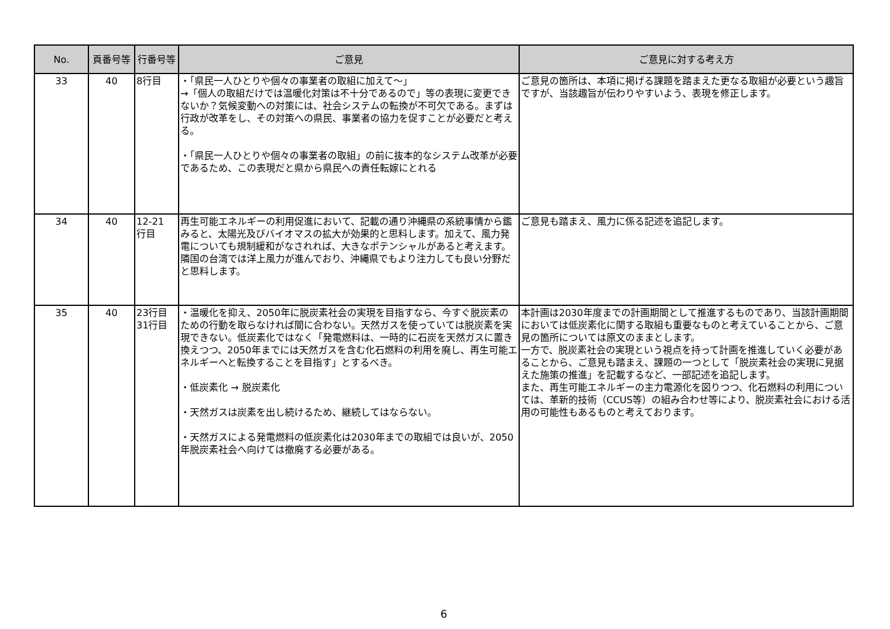| No. | 頁番号等 | 行番号等 | ご意見 | ご意見に対する考え方 |
| --- | --- | --- | --- | --- |
| 33 | 40 | 8行目 | ・「県民一人ひとりや個々の事業者の取組に加えて～」 →「個人の取組だけでは温暖化対策は不十分であるので」等の表現に変更できないか？気候変動への対策には、社会システムの転換が不可欠である。まずは行政が改革をし、その対策への県民、事業者の協力を促すことが必要だと考える。 ・「県民一人ひとりや個々の事業者の取組」の前に抜本的なシステム改革が必要であるため、この表現だと県から県民への責任転嫁にとれる | ご意見の箇所は、本項に掲げる課題を踏まえた更なる取組が必要という趣旨ですが、当該趣旨が伝わりやすいよう、表現を修正します。 |
| 34 | 40 | 12-21 行目 | 再生可能エネルギーの利用促進において、記載の通り沖縄県の系統事情から鑑みると、太陽光及びバイオマスの拡大が効果的と思料します。加えて、風力発電についても規制緩和がなされれば、大きなポテンシャルがあると考えます。隣国の台湾では洋上風力が進んでおり、沖縄県でもより注力しても良い分野だと思料します。 | ご意見も踏まえ、風力に係る記述を追記します。 |
| 35 | 40 | 23行目 31行目 | ・温暖化を抑え、2050年に脱炭素社会の実現を目指すなら、今すぐ脱炭素のための行動を取らなければ間に合わない。天然ガスを使っていては脱炭素を実現できない。低炭素化ではなく「発電燃料は、一時的に石炭を天然ガスに置き換えつつ、2050年までには天然ガスを含む化石燃料の利用を廃し、再生可能エネルギーへと転換することを目指す」とするべき。 ・低炭素化 → 脱炭素化 ・天然ガスは炭素を出し続けるため、継続してはならない。 ・天然ガスによる発電燃料の低炭素化は2030年までの取組では良いが、2050年脱炭素社会へ向けては撤廃する必要がある。 | 本計画は2030年度までの計画期間として推進するものであり、当該計画期間においては低炭素化に関する取組も重要なものと考えていることから、ご意見の箇所については原文のままとします。 一方で、脱炭素社会の実現という視点を持って計画を推進していく必要があることから、ご意見も踏まえ、課題の一つとして「脱炭素社会の実現に見据えた施策の推進」を記載するなど、一部記述を追記します。 また、再生可能エネルギーの主力電源化を図りつつ、化石燃料の利用については、革新的技術（CCUS等）の組み合わせ等により、脱炭素社会における活用の可能性もあるものと考えております。 |
6